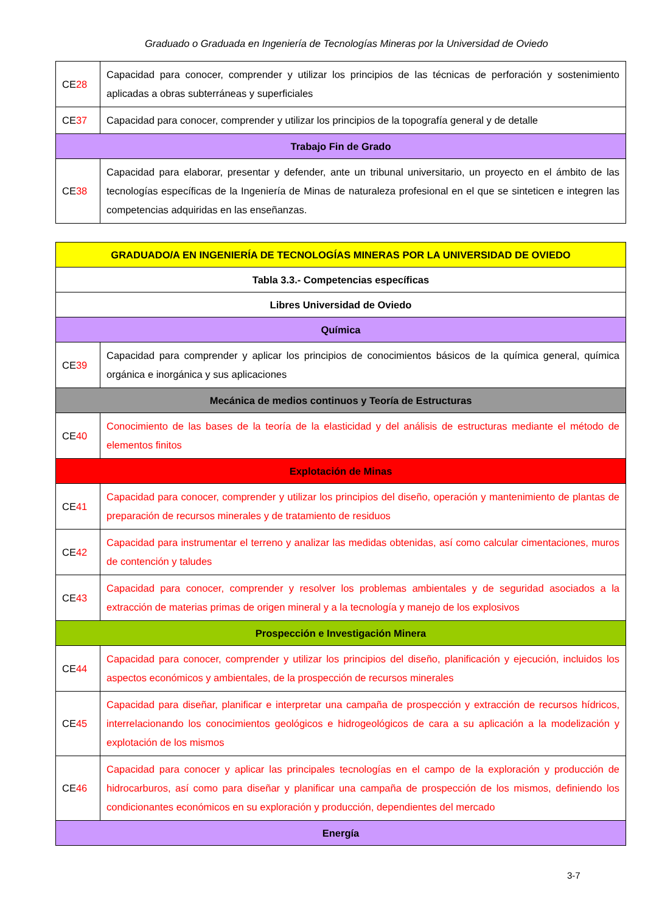Graduado o Graduada en Ingeniería de Tecnologías Mineras por la Universidad de Oviedo
| CE 28 | Capacidad para conocer, comprender y utilizar los principios de las técnicas de perforación y sostenimiento aplicadas a obras subterráneas y superficiales |
| CE 37 | Capacidad para conocer, comprender y utilizar los principios de la topografía general y de detalle |
| Trabajo Fin de Grado | |
| CE 38 | Capacidad para elaborar, presentar y defender, ante un tribunal universitario, un proyecto en el ámbito de las tecnologías específicas de la Ingeniería de Minas de naturaleza profesional en el que se sinteticen e integren las competencias adquiridas en las enseñanzas. |
| GRADUADO/A EN INGENIERÍA DE TECNOLOGÍAS MINERAS POR LA UNIVERSIDAD DE OVIEDO | |
| Tabla 3.3.- Competencias específicas | |
| Libres Universidad de Oviedo | |
| Química | |
| CE 39 | Capacidad para comprender y aplicar los principios de conocimientos básicos de la química general, química orgánica e inorgánica y sus aplicaciones |
| Mecánica de medios continuos y Teoría de Estructuras | |
| CE 40 | Conocimiento de las bases de la teoría de la elasticidad y del análisis de estructuras mediante el método de elementos finitos |
| Explotación de Minas | |
| CE 41 | Capacidad para conocer, comprender y utilizar los principios del diseño, operación y mantenimiento de plantas de preparación de recursos minerales y de tratamiento de residuos |
| CE 42 | Capacidad para instrumentar el terreno y analizar las medidas obtenidas, así como calcular cimentaciones, muros de contención y taludes |
| CE 43 | Capacidad para conocer, comprender y resolver los problemas ambientales y de seguridad asociados a la extracción de materias primas de origen mineral y a la tecnología y manejo de los explosivos |
| Prospección e Investigación Minera | |
| CE 44 | Capacidad para conocer, comprender y utilizar los principios del diseño, planificación y ejecución, incluidos los aspectos económicos y ambientales, de la prospección de recursos minerales |
| CE 45 | Capacidad para diseñar, planificar e interpretar una campaña de prospección y extracción de recursos hídricos, interrelacionando los conocimientos geológicos e hidrogeológicos de cara a su aplicación a la modelización y explotación de los mismos |
| CE 46 | Capacidad para conocer y aplicar las principales tecnologías en el campo de la exploración y producción de hidrocarburos, así como para diseñar y planificar una campaña de prospección de los mismos, definiendo los condicionantes económicos en su exploración y producción, dependientes del mercado |
| Energía | |
3-7